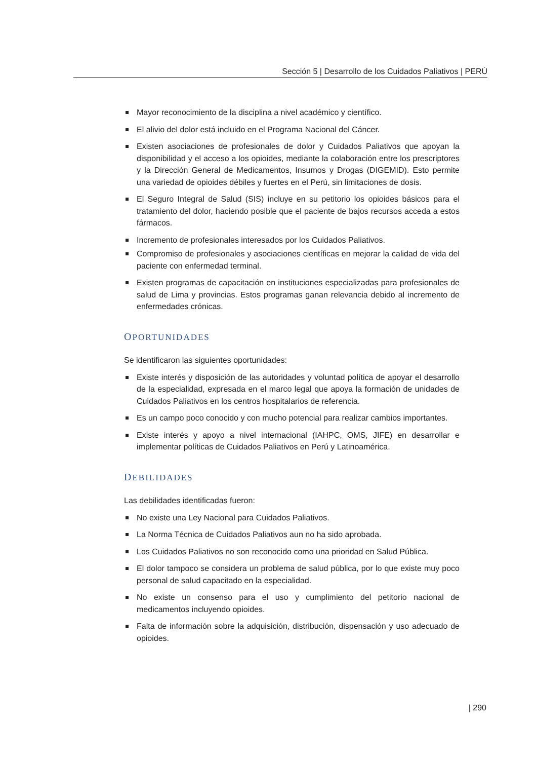Sección 5 | Desarrollo de los Cuidados Paliativos | PERÚ
Mayor reconocimiento de la disciplina a nivel académico y científico.
El alivio del dolor está incluido en el Programa Nacional del Cáncer.
Existen asociaciones de profesionales de dolor y Cuidados Paliativos que apoyan la disponibilidad y el acceso a los opioides, mediante la colaboración entre los prescriptores y la Dirección General de Medicamentos, Insumos y Drogas (DIGEMID). Esto permite una variedad de opioides débiles y fuertes en el Perú, sin limitaciones de dosis.
El Seguro Integral de Salud (SIS) incluye en su petitorio los opioides básicos para el tratamiento del dolor, haciendo posible que el paciente de bajos recursos acceda a estos fármacos.
Incremento de profesionales interesados por los Cuidados Paliativos.
Compromiso de profesionales y asociaciones científicas en mejorar la calidad de vida del paciente con enfermedad terminal.
Existen programas de capacitación en instituciones especializadas para profesionales de salud de Lima y provincias. Estos programas ganan relevancia debido al incremento de enfermedades crónicas.
OPORTUNIDADES
Se identificaron las siguientes oportunidades:
Existe interés y disposición de las autoridades y voluntad política de apoyar el desarrollo de la especialidad, expresada en el marco legal que apoya la formación de unidades de Cuidados Paliativos en los centros hospitalarios de referencia.
Es un campo poco conocido y con mucho potencial para realizar cambios importantes.
Existe interés y apoyo a nivel internacional (IAHPC, OMS, JIFE) en desarrollar e implementar políticas de Cuidados Paliativos en Perú y Latinoamérica.
DEBILIDADES
Las debilidades identificadas fueron:
No existe una Ley Nacional para Cuidados Paliativos.
La Norma Técnica de Cuidados Paliativos aun no ha sido aprobada.
Los Cuidados Paliativos no son reconocido como una prioridad en Salud Pública.
El dolor tampoco se considera un problema de salud pública, por lo que existe muy poco personal de salud capacitado en la especialidad.
No existe un consenso para el uso y cumplimiento del petitorio nacional de medicamentos incluyendo opioides.
Falta de información sobre la adquisición, distribución, dispensación y uso adecuado de opioides.
| 290